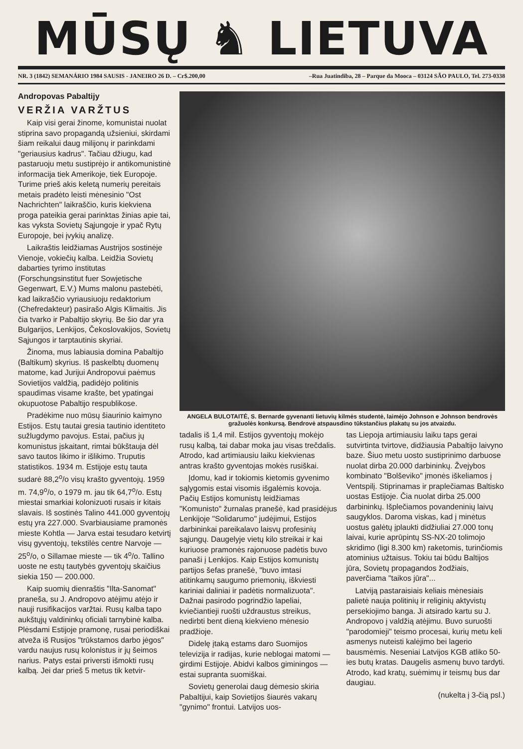MŪSŲ ♞ LIETUVA
NR. 3 (1842) SEMANÁRIO 1984 SAUSIS - JANEIRO 26 D. – Cr$.200,00 –Rua Juatindiba, 28 – Parque da Mooca – 03124 SÃO PAULO, Tel. 273-0338
Andropovas Pabaltijy
VERŽIA VARŽTUS
Kaip visi gerai žinome, komunistai nuolat stiprina savo propagandą užsieniui, skirdami šiam reikalui daug milijonų ir parinkdami "geriausius kadrus". Tačiau džiugu, kad pastaruoju metu sustiprėjo ir antikomunistinė informacija tiek Amerikoje, tiek Europoje. Turime prieš akis keletą numerių pereitais metais pradėto leisti mėnesinio "Ost Nachrichten" laikraščio, kuris kiekviena proga pateikia gerai parinktas žinias apie tai, kas vyksta Sovietų Sąjungoje ir ypač Rytų Europoje, bei įvykių analizę.
Laikraštis leidžiamas Austrijos sostinėje Vienoje, vokiečių kalba. Leidžia Sovietų dabarties tyrimo institutas (Forschungsinstitut fuer Sowjetische Gegenwart, E.V.) Mums malonu pastebėti, kad laikraščio vyriausiuoju redaktorium (Chefredakteur) pasirašo Algis Klimaitis. Jis čia tvarko ir Pabaltijo skyrių. Be šio dar yra Bulgarijos, Lenkijos, Čekoslovakijos, Sovietų Sąjungos ir tarptautinis skyriai.
Žinoma, mus labiausia domina Pabaltijo (Baltikum) skyrius. Iš paskelbtų duomenų matome, kad Jurijui Andropovui paėmus Sovietijos valdžią, padidėjo politinis spaudimas visame krašte, bet ypatingai okupuotose Pabaltijo respublikose.
Pradėkime nuo mūsų šiaurinio kaimyno Estijos. Estų tautai gresia tautinio identiteto sužlugdymo pavojus. Estai, pačius jų komunistus įskaitant, rimtai būkštauja dėl savo tautos likimo ir išlikimo. Truputis statistikos. 1934 m. Estijoje estų tauta sudarė 88,2<sup>o</sup>/o visų krašto gyventojų. 1959 m. 74,9<sup>o</sup>/o, o 1979 m. jau tik 64,7<sup>o</sup>/o. Estų miestai smarkiai kolonizuoti rusais ir kitais slavais. Iš sostinės Talino 441.000 gyventojų estų yra 227.000. Svarbiausiame pramonės mieste Kohtla — Jarva estai tesudaro ketvirtį visų gyventojų, tekstilės centre Narvoje — 25<sup>o</sup>/o, o Sillamae mieste — tik 4<sup>o</sup>/o. Tallino uoste ne estų tautybės gyventojų skaičius siekia 150 — 200.000.
Kaip suomių dienraštis "Ilta-Sanomat" praneša, su J. Andropovo atėjimu atėjo ir nauji rusifikacijos varžtai. Rusų kalba tapo aukštųjų valdininkų oficiali tarnybinė kalba. Plėsdami Estijoje pramonę, rusai periodiškai atveža iš Rusijos "trūkstamos darbo jėgos" vardu naujus rusų kolonistus ir jų šeimos narius. Patys estai priversti išmokti rusų kalbą. Jei dar prieš 5 metus tik ketvir-
ANGELA BULOTAITĖ, S. Bernarde gyvenanti lietuvių kilmės studentė, laimėjo Johnson e Johnson bendrovės gražuolės konkursą. Bendrovė atspausdino tūkstančius plakatų su jos atvaizdu.
tadalis iš 1,4 mil. Estijos gyventojų mokėjo rusų kalbą, tai dabar moka jau visas trečdalis. Atrodo, kad artimiausiu laiku kiekvienas antras krašto gyventojas mokės rusiškai.
Įdomu, kad ir tokiomis kietomis gyvenimo sąlygomis estai visomis išgalėmis kovoja. Pačių Estijos komunistų leidžiamas "Komunisto" žurnalas pranešė, kad prasidėjus Lenkijoje "Solidarumo" judėjimui, Estijos darbininkai pareikalavo laisvų profesinių sąjungų. Daugelyje vietų kilo streikai ir kai kuriuose pramonės rajonuose padėtis buvo panaši į Lenkijos. Kaip Estijos komunistų partijos šefas pranešė, "buvo imtasi atitinkamų saugumo priemonių, iškviesti kariniai daliniai ir padėtis normalizuota". Dažnai pasirodo pogrindžio lapeliai, kviečiantieji ruošti uždraustus streikus, nedirbti bent dieną kiekvieno mėnesio pradžioje.
Didelę įtaką estams daro Suomijos televizija ir radijas, kurie neblogai matomi — girdimi Estijoje. Abidvi kalbos giminingos — estai supranta suomiškai.
Sovietų generolai daug dėmesio skiria Pabaltijui, kaip Sovietijos šiaurės vakarų "gynimo" frontui. Latvijos uos-
tas Liepoja artimiausiu laiku taps gerai sutvirtinta tvirtove, didžiausia Pabaltijo laivyno baze. Šiuo metu uosto sustiprinimo darbuose nuolat dirba 20.000 darbininkų. Žvejybos kombinato "Bolševiko" įmonės iškeliamos į Ventspilį. Stiprinamas ir praplečiamas Baltisko uostas Estijoje. Čia nuolat dirba 25.000 darbininkų. Išplečiamos povandeninių laivų saugyklos. Daroma viskas, kad į minėtus uostus galėtų įplaukti didžiuliai 27.000 tonų laivai, kurie aprūpintų SS-NX-20 tolimojo skridimo (ligi 8.300 km) raketomis, turinčiomis atominius užtaisus. Tokiu tai būdu Baltijos jūra, Sovietų propagandos žodžiais, paverčiama "taikos jūra"...
Latviją pastaraisiais keliais mėnesiais palietė nauja politinių ir religinių aktyvistų persekiojimo banga. Ji atsirado kartu su J. Andropovo į valdžią atėjimu. Buvo suruošti "parodomieji" teismo procesai, kurių metu keli asmenys nuteisti kalėjimo bei lagerio bausmėmis. Neseniai Latvijos KGB atliko 50-ies butų kratas. Daugelis asmenų buvo tardyti. Atrodo, kad kratų, suėmimų ir teismų bus dar daugiau.
(nukelta į 3-čią psl.)